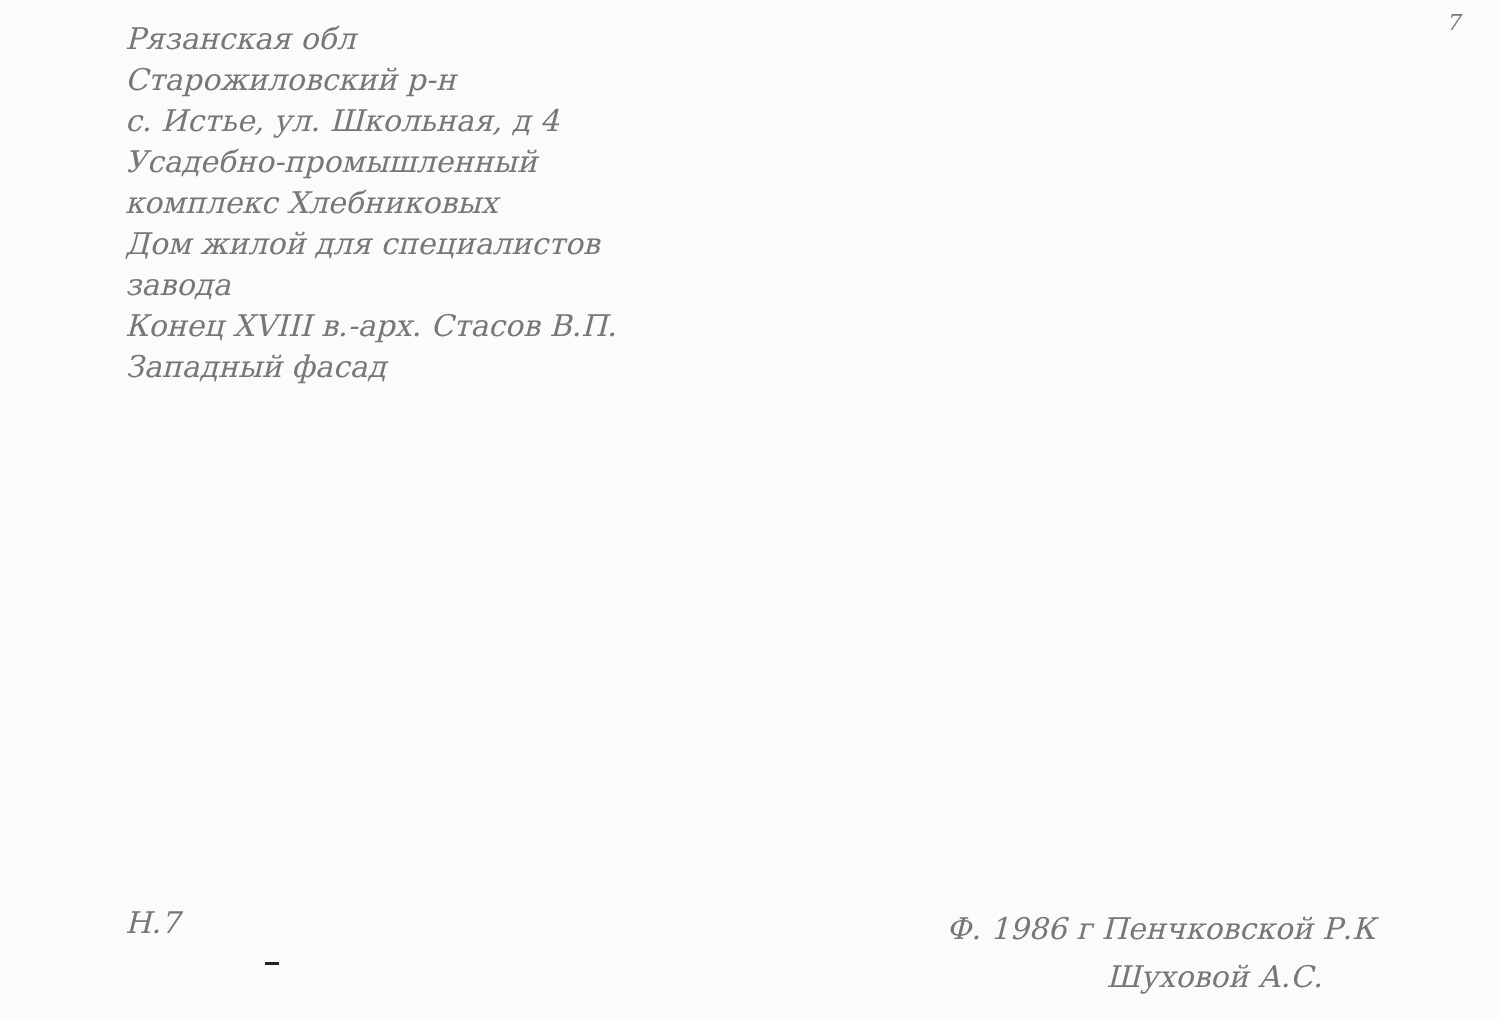7
Рязанская обл
Старожиловский р-н
с. Истье, ул. Школьная, д 4
Усадебно-промышленный
комплекс Хлебниковых
Дом жилой для специалистов
завода
Конец XVIII в.-арх. Стасов В.П.
Западный фасад
Н.7
Ф. 1986 г Пенчковской Р.К
Шуховой А.С.